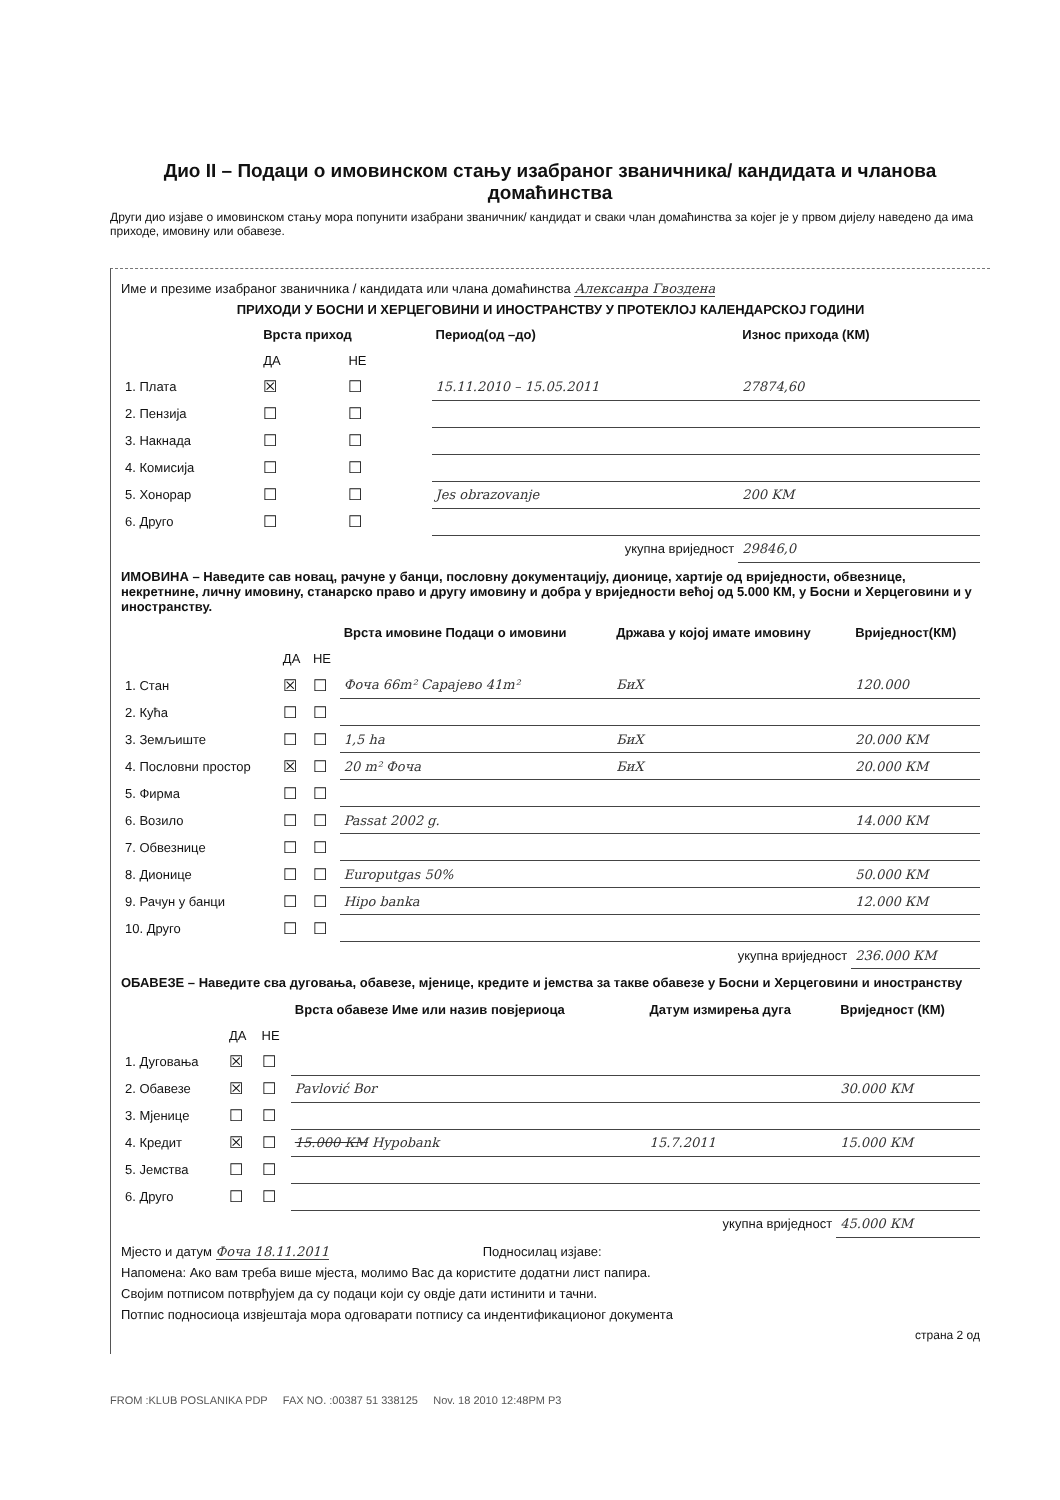Дио II – Подаци о имовинском стању изабраног званичника/ кандидата и чланова домаћинства
Други дио изјаве о имовинском стању мора попунити изабрани званичник/ кандидат и сваки члан домаћинства за којег је у првом дијелу наведено да има приходе, имовину или обавезе.
Име и презиме изабраног званичника / кандидата или члана домаћинства Алексанра Гвоздена
ПРИХОДИ У БОСНИ И ХЕРЦЕГОВИНИ И ИНОСТРАНСТВУ У ПРОТЕКЛОЈ КАЛЕНДАРСКОЈ ГОДИНИ
| | Врста приход | | Период(од –до) | Износ прихода (КМ) |
| --- | --- | --- | --- | --- |
| | ДА | НЕ | | |
| 1. Плата | ☒ | ☐ | 15.11.2010 – 15.05.2011 | 27874,60 |
| 2. Пензија | ☐ | ☐ | | |
| 3. Накнада | ☐ | ☐ | | |
| 4. Комисија | ☐ | ☐ | | |
| 5. Хонорар | ☐ | ☐ | Jes obrazovanje | 200 KM |
| 6. Друго | ☐ | ☐ | | |
| укупна вриједност | | | | 29846,0 |
ИМОВИНА – Наведите сав новац, рачуне у банци, пословну документацију, дионице, хартије од вриједности, обвезнице, некретнине, личну имовину, станарско право и другу имовину и добра у вриједности већој од 5.000 КМ, у Босни и Херцеговини и у иностранству.
| | | | Врста имовине Подаци о имовини | Држава у којој имате имовину | Вриједност(КМ) |
| --- | --- | --- | --- | --- | --- |
| | ДА | НЕ | | | |
| 1. Стан | ☒ | ☐ | Фоча 66m² Сарајево 41m² | БиХ | 120.000 |
| 2. Кућа | ☐ | ☐ | | | |
| 3. Земљиште | ☐ | ☐ | 1,5 ha | БиХ | 20.000 КМ |
| 4. Пословни простор | ☒ | ☐ | 20 m² Фоча | БиХ | 20.000 КМ |
| 5. Фирма | ☐ | ☐ | | | |
| 6. Возило | ☐ | ☐ | Passat 2002 g. | | 14.000 КМ |
| 7. Обвезнице | ☐ | ☐ | | | |
| 8. Дионице | ☐ | ☐ | Europutgas 50% | | 50.000 КМ |
| 9. Рачун у банци | ☐ | ☐ | Hipo banka | | 12.000 КМ |
| 10. Друго | ☐ | ☐ | | | |
| укупна вриједност | | | | | 236.000 КМ |
ОБАВЕЗЕ – Наведите сва дуговања, обавезе, мјенице, кредите и јемства за такве обавезе у Босни и Херцеговини и иностранству
| | | | Врста обавезе Име или назив повјериоца | Датум измирења дуга | Вриједност (КМ) |
| --- | --- | --- | --- | --- | --- |
| | ДА | НЕ | | | |
| 1. Дуговања | ☒ | ☐ | | | |
| 2. Обавезе | ☒ | ☐ | Pavlović Bor | | 30.000 КМ |
| 3. Мјенице | ☐ | ☐ | | | |
| 4. Кредит | ☒ | ☐ | 15.000 КМ Hypobank | 15.7.2011 | 15.000 КМ |
| 5. Јемства | ☐ | ☐ | | | |
| 6. Друго | ☐ | ☐ | | | |
| укупна вриједност | | | | | 45.000 КМ |
Мјесто и датум Фоча 18.11.2011 Подносилац изјаве:
Напомена: Ако вам треба више мјеста, молимо Вас да користите додатни лист папира.
Својим потписом потврђујем да су подаци који су овдје дати истинити и тачни.
Потпис подносиоца извјештаја мора одговарати потпису са индентификационог документа
страна 2 од
FROM :KLUB POSLANIKA PDP FAX NO. :00387 51 338125 Nov. 18 2010 12:48PM P3